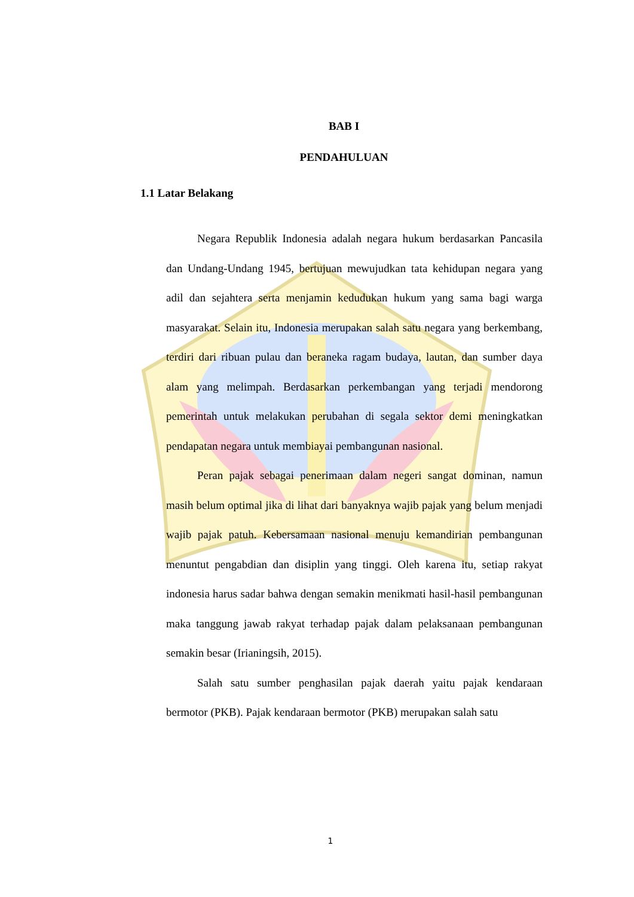BAB I
PENDAHULUAN
1.1 Latar Belakang
Negara Republik Indonesia adalah negara hukum berdasarkan Pancasila dan Undang-Undang 1945, bertujuan mewujudkan tata kehidupan negara yang adil dan sejahtera serta menjamin kedudukan hukum yang sama bagi warga masyarakat. Selain itu, Indonesia merupakan salah satu negara yang berkembang, terdiri dari ribuan pulau dan beraneka ragam budaya, lautan, dan sumber daya alam yang melimpah. Berdasarkan perkembangan yang terjadi mendorong pemerintah untuk melakukan perubahan di segala sektor demi meningkatkan pendapatan negara untuk membiayai pembangunan nasional.
Peran pajak sebagai penerimaan dalam negeri sangat dominan, namun masih belum optimal jika di lihat dari banyaknya wajib pajak yang belum menjadi wajib pajak patuh. Kebersamaan nasional menuju kemandirian pembangunan menuntut pengabdian dan disiplin yang tinggi. Oleh karena itu, setiap rakyat indonesia harus sadar bahwa dengan semakin menikmati hasil-hasil pembangunan maka tanggung jawab rakyat terhadap pajak dalam pelaksanaan pembangunan semakin besar (Irianingsih, 2015).
Salah satu sumber penghasilan pajak daerah yaitu pajak kendaraan bermotor (PKB). Pajak kendaraan bermotor (PKB) merupakan salah satu
1